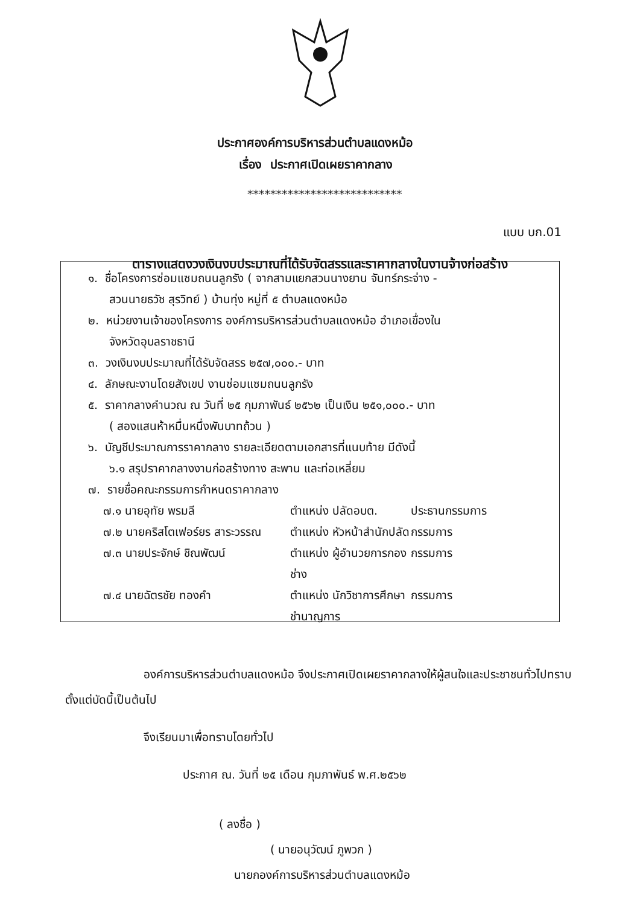ประกาศองค์การบริหารส่วนตำบลแดงหม้อ
เรื่อง ประกาศเปิดเผยราคากลาง
***************************
แบบ บก.01
ตารางแสดงวงเงินงบประมาณที่ได้รับจัดสรรและราคากลางในงานจ้างก่อสร้าง
๑. ชื่อโครงการซ่อมแซมถนนลูกรัง ( จากสามแยกสวนนางยาน จันทร์กระจ่าง -
สวนนายธวัช สุรวิทย์ ) บ้านทุ่ง หมู่ที่ ๕ ตำบลแดงหม้อ
๒. หน่วยงานเจ้าของโครงการ องค์การบริหารส่วนตำบลแดงหม้อ อำเภอเขื่องใน
จังหวัดอุบลราชธานี
๓. วงเงินงบประมาณที่ได้รับจัดสรร ๒๕๗,๐๐๐.- บาท
๔. ลักษณะงานโดยสังเขป งานซ่อมแซมถนนลูกรัง
๕. ราคากลางคำนวณ ณ วันที่ ๒๕ กุมภาพันธ์ ๒๕๖๒ เป็นเงิน ๒๕๑,๐๐๐.- บาท
( สองแสนห้าหมื่นหนึ่งพันบาทถ้วน )
๖. บัญชีประมาณการราคากลาง รายละเอียดตามเอกสารที่แนบท้าย มีดังนี้
๖.๑ สรุปราคากลางงานก่อสร้างทาง สะพาน และท่อเหลี่ยม
๗. รายชื่อคณะกรรมการกำหนดราคากลาง
๗.๑ นายอุทัย พรมลี ตำแหน่ง ปลัดอบต. ประธานกรรมการ
๗.๒ นายคริสโตเฟอร์ยร สาระวรรณ ตำแหน่ง หัวหน้าสำนักปลัด กรรมการ
๗.๓ นายประจักษ์ ชิณพัฒน์ ตำแหน่ง ผู้อำนวยการกองช่าง กรรมการ
๗.๔ นายฉัตรชัย ทองคำ ตำแหน่ง นักวิชาการศึกษาชำนาญการ กรรมการ
องค์การบริหารส่วนตำบลแดงหม้อ จึงประกาศเปิดเผยราคากลางให้ผู้สนใจและประชาชนทั่วไปทราบ ตั้งแต่บัดนี้เป็นต้นไป
จึงเรียนมาเพื่อทราบโดยทั่วไป
ประกาศ ณ. วันที่ ๒๕ เดือน กุมภาพันธ์ พ.ศ.๒๕๖๒
( ลงชื่อ )
( นายอนุวัฒน์ ภูพวก )
นายกองค์การบริหารส่วนตำบลแดงหม้อ